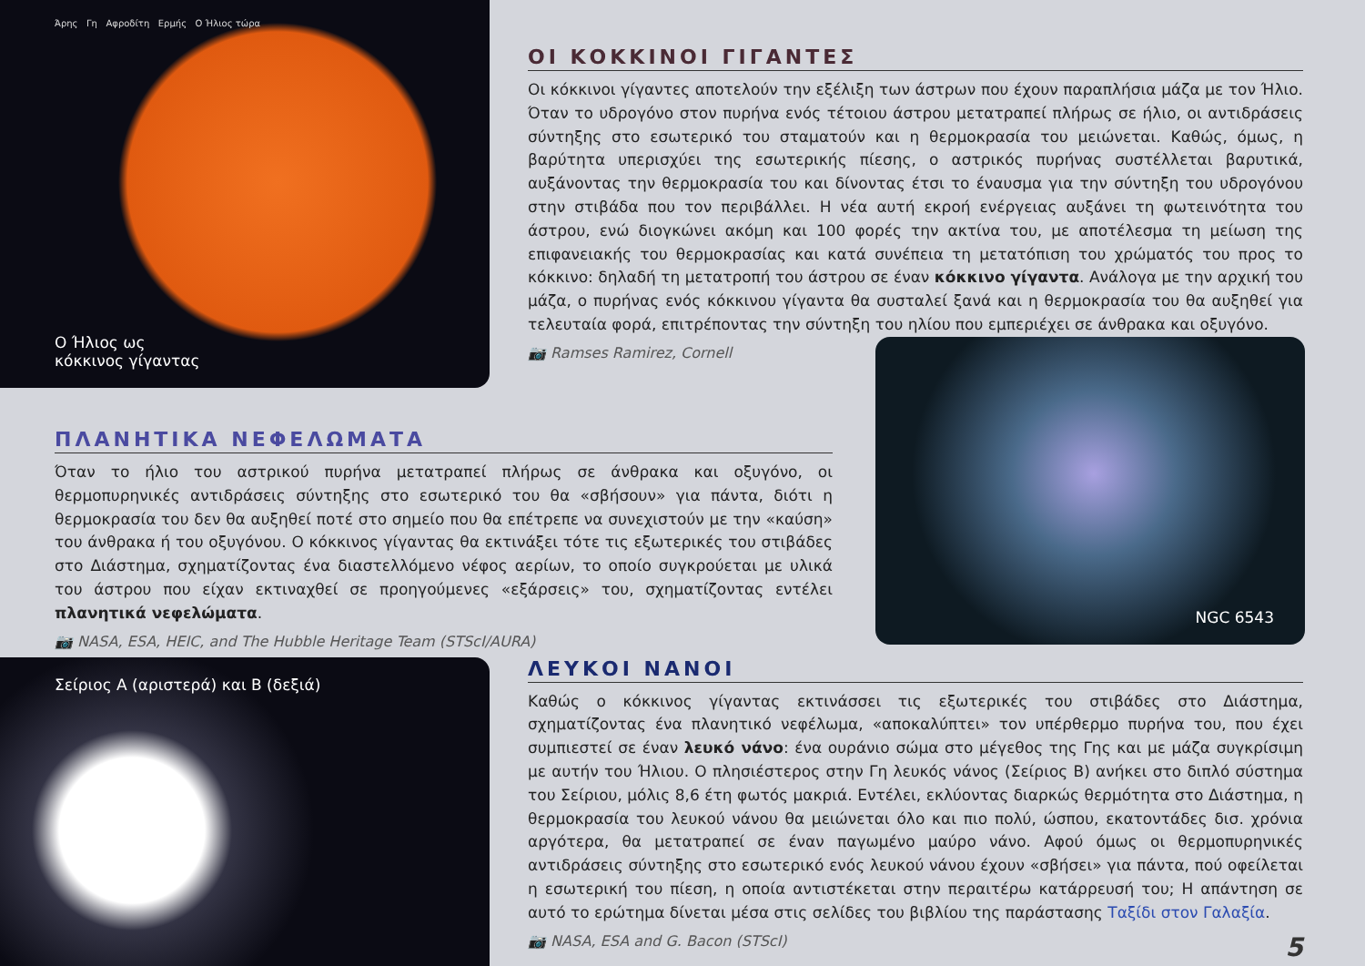Άρης Γη Αφροδίτη Ερμής Ο Ήλιος τώρα
Ο Ήλιος ως
κόκκινος γίγαντας
ΟΙ ΚΟΚΚΙΝΟΙ ΓΙΓΑΝΤΕΣ
Οι κόκκινοι γίγαντες αποτελούν την εξέλιξη των άστρων που έχουν παραπλήσια μάζα με τον Ήλιο. Όταν το υδρογόνο στον πυρήνα ενός τέτοιου άστρου μετατραπεί πλήρως σε ήλιο, οι αντιδράσεις σύντηξης στο εσωτερικό του σταματούν και η θερμοκρασία του μειώνεται. Καθώς, όμως, η βαρύτητα υπερισχύει της εσωτερικής πίεσης, ο αστρικός πυρήνας συστέλλεται βαρυτικά, αυξάνοντας την θερμοκρασία του και δίνοντας έτσι το έναυσμα για την σύντηξη του υδρογόνου στην στιβάδα που τον περιβάλλει. Η νέα αυτή εκροή ενέργειας αυξάνει τη φωτεινότητα του άστρου, ενώ διογκώνει ακόμη και 100 φορές την ακτίνα του, με αποτέλεσμα τη μείωση της επιφανειακής του θερμοκρασίας και κατά συνέπεια τη μετατόπιση του χρώματός του προς το κόκκινο: δηλαδή τη μετατροπή του άστρου σε έναν κόκκινο γίγαντα. Ανάλογα με την αρχική του μάζα, ο πυρήνας ενός κόκκινου γίγαντα θα συσταλεί ξανά και η θερμοκρασία του θα αυξηθεί για τελευταία φορά, επιτρέποντας την σύντηξη του ηλίου που εμπεριέχει σε άνθρακα και οξυγόνο.
📷 Ramses Ramirez, Cornell
ΠΛΑΝΗΤΙΚΑ ΝΕΦΕΛΩΜΑΤΑ
Όταν το ήλιο του αστρικού πυρήνα μετατραπεί πλήρως σε άνθρακα και οξυγόνο, οι θερμοπυρηνικές αντιδράσεις σύντηξης στο εσωτερικό του θα «σβήσουν» για πάντα, διότι η θερμοκρασία του δεν θα αυξηθεί ποτέ στο σημείο που θα επέτρεπε να συνεχιστούν με την «καύση» του άνθρακα ή του οξυγόνου. Ο κόκκινος γίγαντας θα εκτινάξει τότε τις εξωτερικές του στιβάδες στο Διάστημα, σχηματίζοντας ένα διαστελλόμενο νέφος αερίων, το οποίο συγκρούεται με υλικά του άστρου που είχαν εκτιναχθεί σε προηγούμενες «εξάρσεις» του, σχηματίζοντας εντέλει πλανητικά νεφελώματα.
📷 NASA, ESA, HEIC, and The Hubble Heritage Team (STScI/AURA)
NGC 6543
Σείριος Α (αριστερά) και Β (δεξιά)
ΛΕΥΚΟΙ ΝΑΝΟΙ
Καθώς ο κόκκινος γίγαντας εκτινάσσει τις εξωτερικές του στιβάδες στο Διάστημα, σχηματίζοντας ένα πλανητικό νεφέλωμα, «αποκαλύπτει» τον υπέρθερμο πυρήνα του, που έχει συμπιεστεί σε έναν λευκό νάνο: ένα ουράνιο σώμα στο μέγεθος της Γης και με μάζα συγκρίσιμη με αυτήν του Ήλιου. Ο πλησιέστερος στην Γη λευκός νάνος (Σείριος Β) ανήκει στο διπλό σύστημα του Σείριου, μόλις 8,6 έτη φωτός μακριά. Εντέλει, εκλύοντας διαρκώς θερμότητα στο Διάστημα, η θερμοκρασία του λευκού νάνου θα μειώνεται όλο και πιο πολύ, ώσπου, εκατοντάδες δισ. χρόνια αργότερα, θα μετατραπεί σε έναν παγωμένο μαύρο νάνο. Αφού όμως οι θερμοπυρηνικές αντιδράσεις σύντηξης στο εσωτερικό ενός λευκού νάνου έχουν «σβήσει» για πάντα, πού οφείλεται η εσωτερική του πίεση, η οποία αντιστέκεται στην περαιτέρω κατάρρευσή του; Η απάντηση σε αυτό το ερώτημα δίνεται μέσα στις σελίδες του βιβλίου της παράστασης Ταξίδι στον Γαλαξία.
📷 NASA, ESA and G. Bacon (STScI) 5